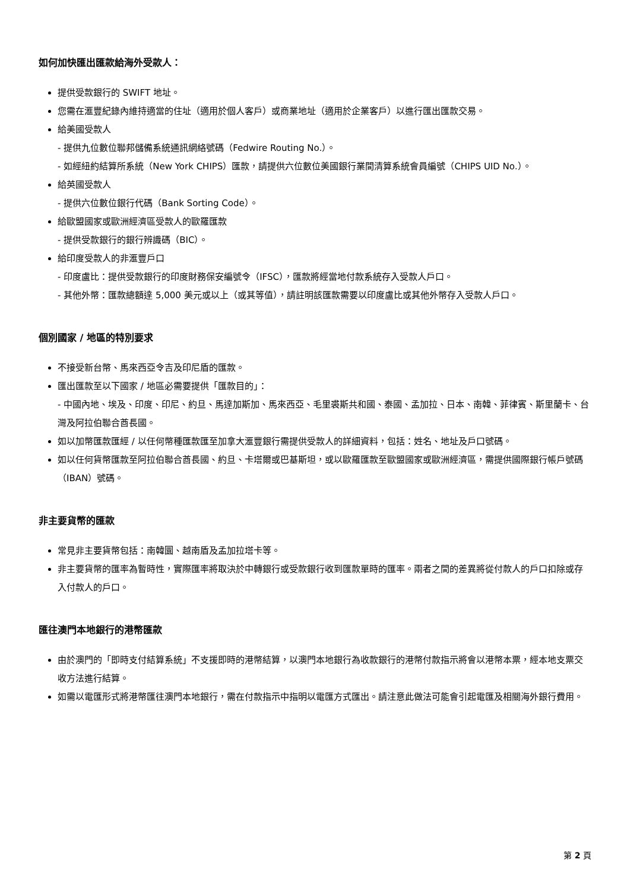如何加快匯出匯款給海外受款人：
提供受款銀行的 SWIFT 地址。
您需在滙豐紀錄內維持適當的住址（適用於個人客戶）或商業地址（適用於企業客戶）以進行匯出匯款交易。
給美國受款人
- 提供九位數位聯邦儲備系統通訊網絡號碼（Fedwire Routing No.）。
- 如經紐約結算所系統（New York CHIPS）匯款，請提供六位數位美國銀行業間清算系統會員編號（CHIPS UID No.）。
給英國受款人
- 提供六位數位銀行代碼（Bank Sorting Code）。
給歐盟國家或歐洲經濟區受款人的歐羅匯款
- 提供受款銀行的銀行辨識碼（BIC）。
給印度受款人的非滙豐戶口
- 印度盧比：提供受款銀行的印度財務保安編號令（IFSC），匯款將經當地付款系統存入受款人戶口。
- 其他外幣：匯款總額達 5,000 美元或以上（或其等值），請註明該匯款需要以印度盧比或其他外幣存入受款人戶口。
個別國家 / 地區的特別要求
不接受新台幣、馬來西亞令吉及印尼盾的匯款。
匯出匯款至以下國家 / 地區必需要提供「匯款目的」：
- 中國內地、埃及、印度、印尼、約旦、馬達加斯加、馬來西亞、毛里裘斯共和國、泰國、孟加拉、日本、南韓、菲律賓、斯里蘭卡、台灣及阿拉伯聯合酋長國。
如以加幣匯款匯經 / 以任何幣種匯款匯至加拿大滙豐銀行需提供受款人的詳細資料，包括：姓名、地址及戶口號碼。
如以任何貨幣匯款至阿拉伯聯合酋長國、約旦、卡塔爾或巴基斯坦，或以歐羅匯款至歐盟國家或歐洲經濟區，需提供國際銀行帳戶號碼（IBAN）號碼。
非主要貨幣的匯款
常見非主要貨幣包括：南韓圜、越南盾及孟加拉塔卡等。
非主要貨幣的匯率為暫時性，實際匯率將取決於中轉銀行或受款銀行收到匯款單時的匯率。兩者之間的差異將從付款人的戶口扣除或存入付款人的戶口。
匯往澳門本地銀行的港幣匯款
由於澳門的「即時支付結算系統」不支援即時的港幣結算，以澳門本地銀行為收款銀行的港幣付款指示將會以港幣本票，經本地支票交收方法進行結算。
如需以電匯形式將港幣匯往澳門本地銀行，需在付款指示中指明以電匯方式匯出。請注意此做法可能會引起電匯及相關海外銀行費用。
第 2 頁